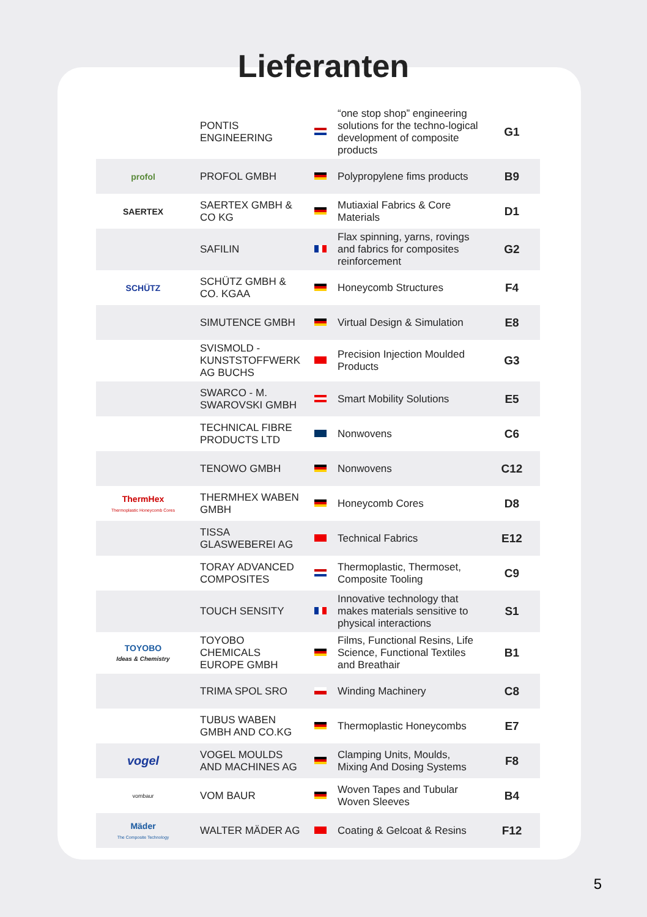Lieferanten
| | PONTIS ENGINEERING | | “one stop shop” engineering solutions for the techno-logical development of composite products | G1 |
| profol | PROFOL GMBH | | Polypropylene fims products | B9 |
| SAERTEX | SAERTEX GMBH & CO KG | | Mutiaxial Fabrics & Core Materials | D1 |
| | SAFILIN | | Flax spinning, yarns, rovings and fabrics for composites reinforcement | G2 |
| SCHÜTZ | SCHÜTZ GMBH & CO. KGAA | | Honeycomb Structures | F4 |
| | SIMUTENCE GMBH | | Virtual Design & Simulation | E8 |
| | SVISMOLD - KUNSTSTOFFWERK AG BUCHS | | Precision Injection Moulded Products | G3 |
| | SWARCO - M. SWAROVSKI GMBH | | Smart Mobility Solutions | E5 |
| | TECHNICAL FIBRE PRODUCTS LTD | | Nonwovens | C6 |
| | TENOWO GMBH | | Nonwovens | C12 |
| ThermHex Thermoplastic Honeycomb Cores | THERMHEX WABEN GMBH | | Honeycomb Cores | D8 |
| | TISSA GLASWEBEREI AG | | Technical Fabrics | E12 |
| | TORAY ADVANCED COMPOSITES | | Thermoplastic, Thermoset, Composite Tooling | C9 |
| | TOUCH SENSITY | | Innovative technology that makes materials sensitive to physical interactions | S1 |
| TOYOBO Ideas & Chemistry | TOYOBO CHEMICALS EUROPE GMBH | | Films, Functional Resins, Life Science, Functional Textiles and Breathair | B1 |
| | TRIMA SPOL SRO | | Winding Machinery | C8 |
| | TUBUS WABEN GMBH AND CO.KG | | Thermoplastic Honeycombs | E7 |
| vogel | VOGEL MOULDS AND MACHINES AG | | Clamping Units, Moulds, Mixing And Dosing Systems | F8 |
| vombaur | VOM BAUR | | Woven Tapes and Tubular Woven Sleeves | B4 |
| Mäder The Composite Technology | WALTER MÄDER AG | | Coating & Gelcoat & Resins | F12 |
5